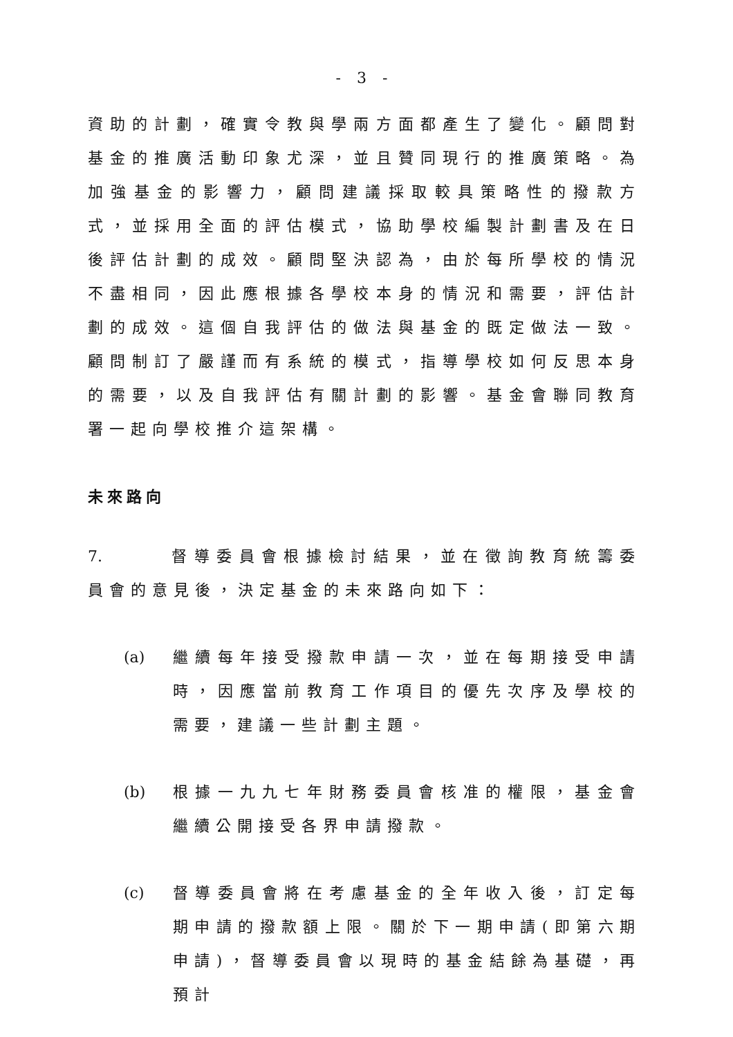- 3 -
資助的計劃，確實令教與學兩方面都產生了變化。顧問對基金的推廣活動印象尤深，並且贊同現行的推廣策略。為加強基金的影響力，顧問建議採取較具策略性的撥款方式，並採用全面的評估模式，協助學校編製計劃書及在日後評估計劃的成效。顧問堅決認為，由於每所學校的情況不盡相同，因此應根據各學校本身的情況和需要，評估計劃的成效。這個自我評估的做法與基金的既定做法一致。顧問制訂了嚴謹而有系統的模式，指導學校如何反思本身的需要，以及自我評估有關計劃的影響。基金會聯同教育署一起向學校推介這架構。
未來路向
7. 督導委員會根據檢討結果，並在徵詢教育統籌委員會的意見後，決定基金的未來路向如下：
(a) 繼續每年接受撥款申請一次，並在每期接受申請時，因應當前教育工作項目的優先次序及學校的需要，建議一些計劃主題。
(b) 根據一九九七年財務委員會核准的權限，基金會繼續公開接受各界申請撥款。
(c) 督導委員會將在考慮基金的全年收入後，訂定每期申請的撥款額上限。關於下一期申請(即第六期申請)，督導委員會以現時的基金結餘為基礎，再預計